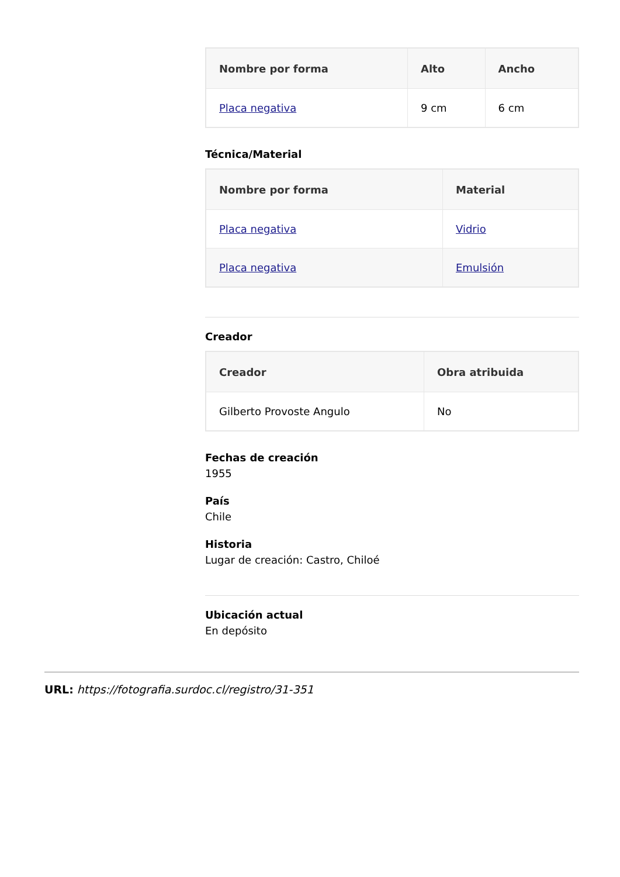| Nombre por forma | Alto | Ancho |
| --- | --- | --- |
| Placa negativa | 9 cm | 6 cm |
Técnica/Material
| Nombre por forma | Material |
| --- | --- |
| Placa negativa | Vidrio |
| Placa negativa | Emulsión |
Creador
| Creador | Obra atribuida |
| --- | --- |
| Gilberto Provoste Angulo | No |
Fechas de creación
1955
País
Chile
Historia
Lugar de creación: Castro, Chiloé
Ubicación actual
En depósito
URL: https://fotografia.surdoc.cl/registro/31-351